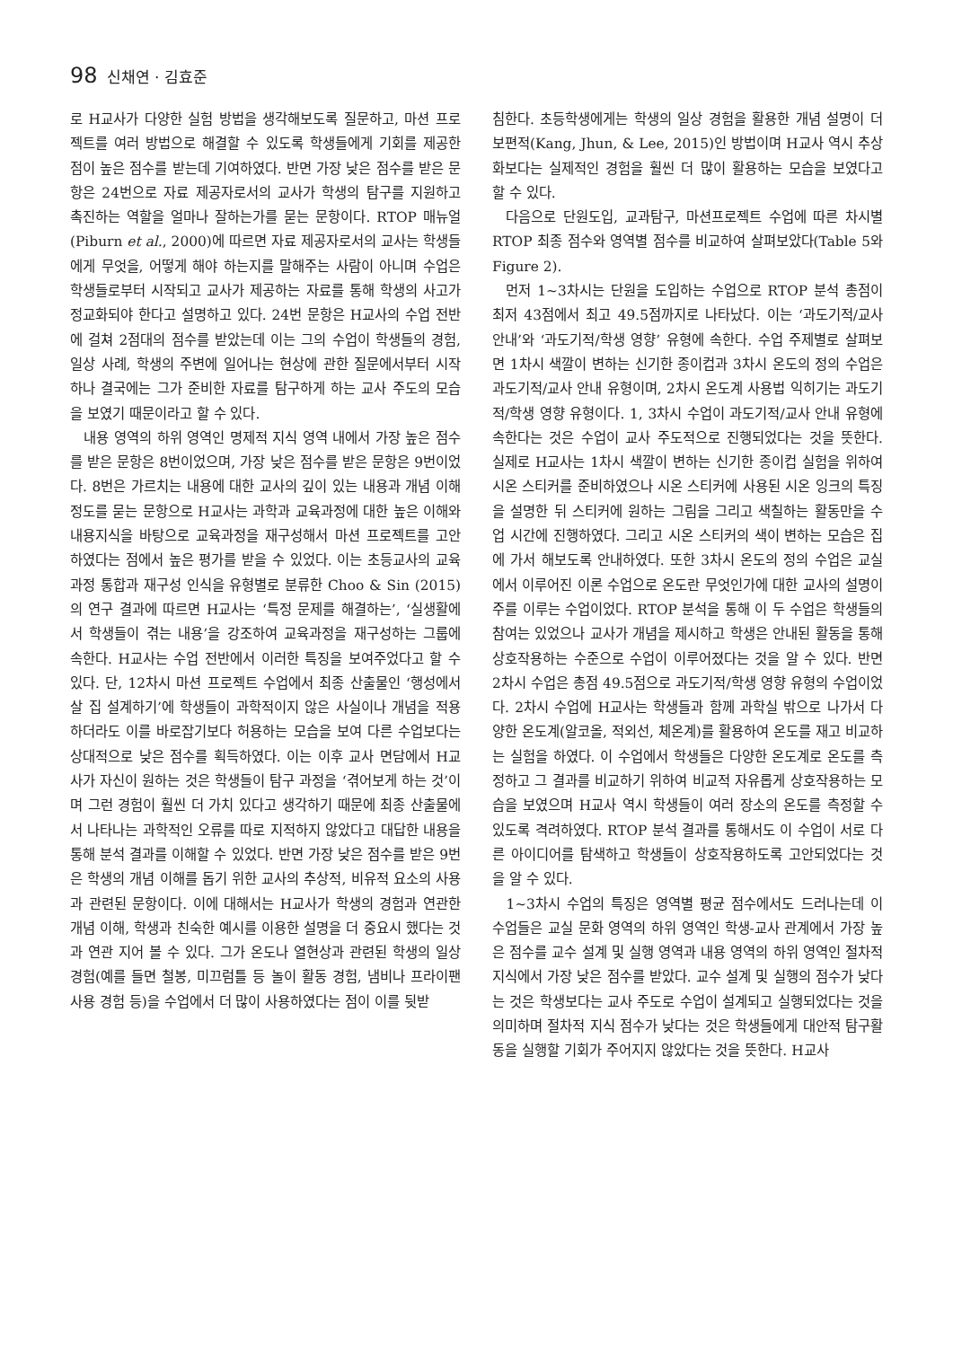98 신채연 · 김효준
로 H교사가 다양한 실험 방법을 생각해보도록 질문하고, 마션 프로젝트를 여러 방법으로 해결할 수 있도록 학생들에게 기회를 제공한 점이 높은 점수를 받는데 기여하였다. 반면 가장 낮은 점수를 받은 문항은 24번으로 자료 제공자로서의 교사가 학생의 탐구를 지원하고 촉진하는 역할을 얼마나 잘하는가를 묻는 문항이다. RTOP 매뉴얼(Piburn et al., 2000)에 따르면 자료 제공자로서의 교사는 학생들에게 무엇을, 어떻게 해야 하는지를 말해주는 사람이 아니며 수업은 학생들로부터 시작되고 교사가 제공하는 자료를 통해 학생의 사고가 정교화되야 한다고 설명하고 있다. 24번 문항은 H교사의 수업 전반에 걸쳐 2점대의 점수를 받았는데 이는 그의 수업이 학생들의 경험, 일상 사례, 학생의 주변에 일어나는 현상에 관한 질문에서부터 시작하나 결국에는 그가 준비한 자료를 탐구하게 하는 교사 주도의 모습을 보였기 때문이라고 할 수 있다.
내용 영역의 하위 영역인 명제적 지식 영역 내에서 가장 높은 점수를 받은 문항은 8번이었으며, 가장 낮은 점수를 받은 문항은 9번이었다. 8번은 가르치는 내용에 대한 교사의 깊이 있는 내용과 개념 이해 정도를 묻는 문항으로 H교사는 과학과 교육과정에 대한 높은 이해와 내용지식을 바탕으로 교육과정을 재구성해서 마션 프로젝트를 고안하였다는 점에서 높은 평가를 받을 수 있었다. 이는 초등교사의 교육과정 통합과 재구성 인식을 유형별로 분류한 Choo & Sin (2015)의 연구 결과에 따르면 H교사는 ‘특정 문제를 해결하는’, ‘실생활에서 학생들이 겪는 내용’을 강조하여 교육과정을 재구성하는 그룹에 속한다. H교사는 수업 전반에서 이러한 특징을 보여주었다고 할 수 있다. 단, 12차시 마션 프로젝트 수업에서 최종 산출물인 ‘행성에서 살 집 설계하기’에 학생들이 과학적이지 않은 사실이나 개념을 적용하더라도 이를 바로잡기보다 허용하는 모습을 보여 다른 수업보다는 상대적으로 낮은 점수를 획득하였다. 이는 이후 교사 면담에서 H교사가 자신이 원하는 것은 학생들이 탐구 과정을 ‘겪어보게 하는 것’이며 그런 경험이 훨씬 더 가치 있다고 생각하기 때문에 최종 산출물에서 나타나는 과학적인 오류를 따로 지적하지 않았다고 대답한 내용을 통해 분석 결과를 이해할 수 있었다. 반면 가장 낮은 점수를 받은 9번은 학생의 개념 이해를 돕기 위한 교사의 추상적, 비유적 요소의 사용과 관련된 문항이다. 이에 대해서는 H교사가 학생의 경험과 연관한 개념 이해, 학생과 친숙한 예시를 이용한 설명을 더 중요시 했다는 것과 연관 지어 볼 수 있다. 그가 온도나 열현상과 관련된 학생의 일상 경험(예를 들면 철봉, 미끄럼틀 등 놀이 활동 경험, 냄비나 프라이팬 사용 경험 등)을 수업에서 더 많이 사용하였다는 점이 이를 뒷받
침한다. 초등학생에게는 학생의 일상 경험을 활용한 개념 설명이 더 보편적(Kang, Jhun, & Lee, 2015)인 방법이며 H교사 역시 추상화보다는 실제적인 경험을 훨씬 더 많이 활용하는 모습을 보였다고 할 수 있다.
다음으로 단원도입, 교과탐구, 마션프로젝트 수업에 따른 차시별 RTOP 최종 점수와 영역별 점수를 비교하여 살펴보았다(Table 5와 Figure 2).
먼저 1~3차시는 단원을 도입하는 수업으로 RTOP 분석 총점이 최저 43점에서 최고 49.5점까지로 나타났다. 이는 ‘과도기적/교사 안내’와 ‘과도기적/학생 영향’ 유형에 속한다. 수업 주제별로 살펴보면 1차시 색깔이 변하는 신기한 종이컵과 3차시 온도의 정의 수업은 과도기적/교사 안내 유형이며, 2차시 온도계 사용법 익히기는 과도기적/학생 영향 유형이다. 1, 3차시 수업이 과도기적/교사 안내 유형에 속한다는 것은 수업이 교사 주도적으로 진행되었다는 것을 뜻한다. 실제로 H교사는 1차시 색깔이 변하는 신기한 종이컵 실험을 위하여 시온 스티커를 준비하였으나 시온 스티커에 사용된 시온 잉크의 특징을 설명한 뒤 스티커에 원하는 그림을 그리고 색칠하는 활동만을 수업 시간에 진행하였다. 그리고 시온 스티커의 색이 변하는 모습은 집에 가서 해보도록 안내하였다. 또한 3차시 온도의 정의 수업은 교실에서 이루어진 이론 수업으로 온도란 무엇인가에 대한 교사의 설명이 주를 이루는 수업이었다. RTOP 분석을 통해 이 두 수업은 학생들의 참여는 있었으나 교사가 개념을 제시하고 학생은 안내된 활동을 통해 상호작용하는 수준으로 수업이 이루어졌다는 것을 알 수 있다. 반면 2차시 수업은 총점 49.5점으로 과도기적/학생 영향 유형의 수업이었다. 2차시 수업에 H교사는 학생들과 함께 과학실 밖으로 나가서 다양한 온도계(알코올, 적외선, 체온계)를 활용하여 온도를 재고 비교하는 실험을 하였다. 이 수업에서 학생들은 다양한 온도계로 온도를 측정하고 그 결과를 비교하기 위하여 비교적 자유롭게 상호작용하는 모습을 보였으며 H교사 역시 학생들이 여러 장소의 온도를 측정할 수 있도록 격려하였다. RTOP 분석 결과를 통해서도 이 수업이 서로 다른 아이디어를 탐색하고 학생들이 상호작용하도록 고안되었다는 것을 알 수 있다.
1~3차시 수업의 특징은 영역별 평균 점수에서도 드러나는데 이 수업들은 교실 문화 영역의 하위 영역인 학생-교사 관계에서 가장 높은 점수를 교수 설계 및 실행 영역과 내용 영역의 하위 영역인 절차적 지식에서 가장 낮은 점수를 받았다. 교수 설계 및 실행의 점수가 낮다는 것은 학생보다는 교사 주도로 수업이 설계되고 실행되었다는 것을 의미하며 절차적 지식 점수가 낮다는 것은 학생들에게 대안적 탐구활동을 실행할 기회가 주어지지 않았다는 것을 뜻한다. H교사